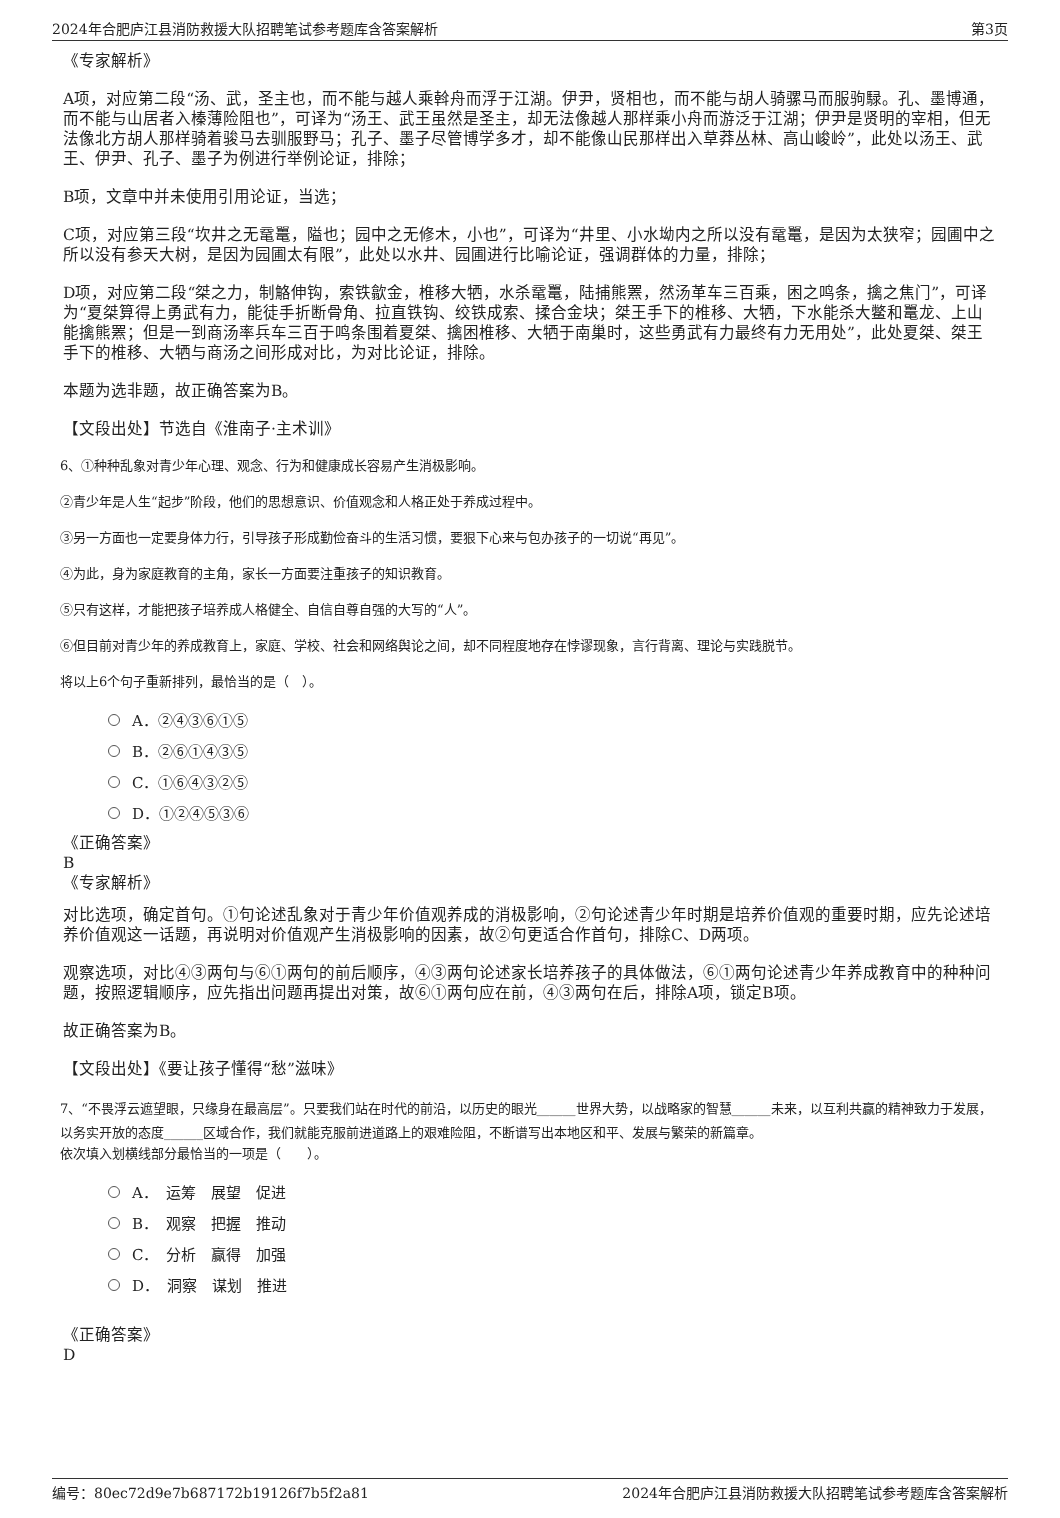2024年合肥庐江县消防救援大队招聘笔试参考题库含答案解析 第3页
《专家解析》
A项，对应第二段“汤、武，圣主也，而不能与越人乘斡舟而浮于江湖。伊尹，贤相也，而不能与胡人骑骡马而服驹騄。孔、墨博通，而不能与山居者入榛薄险阻也”，可译为“汤王、武王虽然是圣主，却无法像越人那样乘小舟而游泛于江湖；伊尹是贤明的宰相，但无法像北方胡人那样骑着骏马去驯服野马；孔子、墨子尽管博学多才，却不能像山民那样出入草莽丛林、高山峻岭”，此处以汤王、武王、伊尹、孔子、墨子为例进行举例论证，排除；
B项，文章中并未使用引用论证，当选；
C项，对应第三段“坎井之无鼋鼍，隘也；园中之无修木，小也”，可译为“井里、小水坳内之所以没有鼋鼍，是因为太狭窄；园圃中之所以没有参天大树，是因为园圃太有限”，此处以水井、园圃进行比喻论证，强调群体的力量，排除；
D项，对应第二段“桀之力，制觡伸钩，索铁歙金，椎移大牺，水杀鼋鼍，陆捕熊罴，然汤革车三百乘，困之鸣条，擒之焦门”，可译为“夏桀算得上勇武有力，能徒手折断骨角、拉直铁钩、绞铁成索、揉合金块；桀王手下的椎移、大牺，下水能杀大鳖和鼍龙、上山能擒熊罴；但是一到商汤率兵车三百于鸣条围着夏桀、擒困椎移、大牺于南巢时，这些勇武有力最终有力无用处”，此处夏桀、桀王手下的椎移、大牺与商汤之间形成对比，为对比论证，排除。
本题为选非题，故正确答案为B。
【文段出处】节选自《淮南子·主术训》
6、①种种乱象对青少年心理、观念、行为和健康成长容易产生消极影响。
②青少年是人生“起步”阶段，他们的思想意识、价值观念和人格正处于养成过程中。
③另一方面也一定要身体力行，引导孩子形成勤俭奋斗的生活习惯，要狠下心来与包办孩子的一切说“再见”。
④为此，身为家庭教育的主角，家长一方面要注重孩子的知识教育。
⑤只有这样，才能把孩子培养成人格健全、自信自尊自强的大写的“人”。
⑥但目前对青少年的养成教育上，家庭、学校、社会和网络舆论之间，却不同程度地存在悖谬现象，言行背离、理论与实践脱节。
将以上6个句子重新排列，最恰当的是（　）。
A．②④③⑥①⑤
B．②⑥①④③⑤
C．①⑥④③②⑤
D．①②④⑤③⑥
《正确答案》
B
《专家解析》
对比选项，确定首句。①句论述乱象对于青少年价值观养成的消极影响，②句论述青少年时期是培养价值观的重要时期，应先论述培养价值观这一话题，再说明对价值观产生消极影响的因素，故②句更适合作首句，排除C、D两项。
观察选项，对比④③两句与⑥①两句的前后顺序，④③两句论述家长培养孩子的具体做法，⑥①两句论述青少年养成教育中的种种问题，按照逻辑顺序，应先指出问题再提出对策，故⑥①两句应在前，④③两句在后，排除A项，锁定B项。
故正确答案为B。
【文段出处】《要让孩子懂得“愁”滋味》
7、“不畏浮云遮望眼，只缘身在最高层”。只要我们站在时代的前沿，以历史的眼光______世界大势，以战略家的智慧______未来，以互利共赢的精神致力于发展，以务实开放的态度______区域合作，我们就能克服前进道路上的艰难险阻，不断谱写出本地区和平、发展与繁荣的新篇章。
依次填入划横线部分最恰当的一项是（　　）。
A．　运筹　展望　促进
B．　观察　把握　推动
C．　分析　赢得　加强
D．　洞察　谋划　推进
《正确答案》
D
编号：80ec72d9e7b687172b19126f7b5f2a81 2024年合肥庐江县消防救援大队招聘笔试参考题库含答案解析